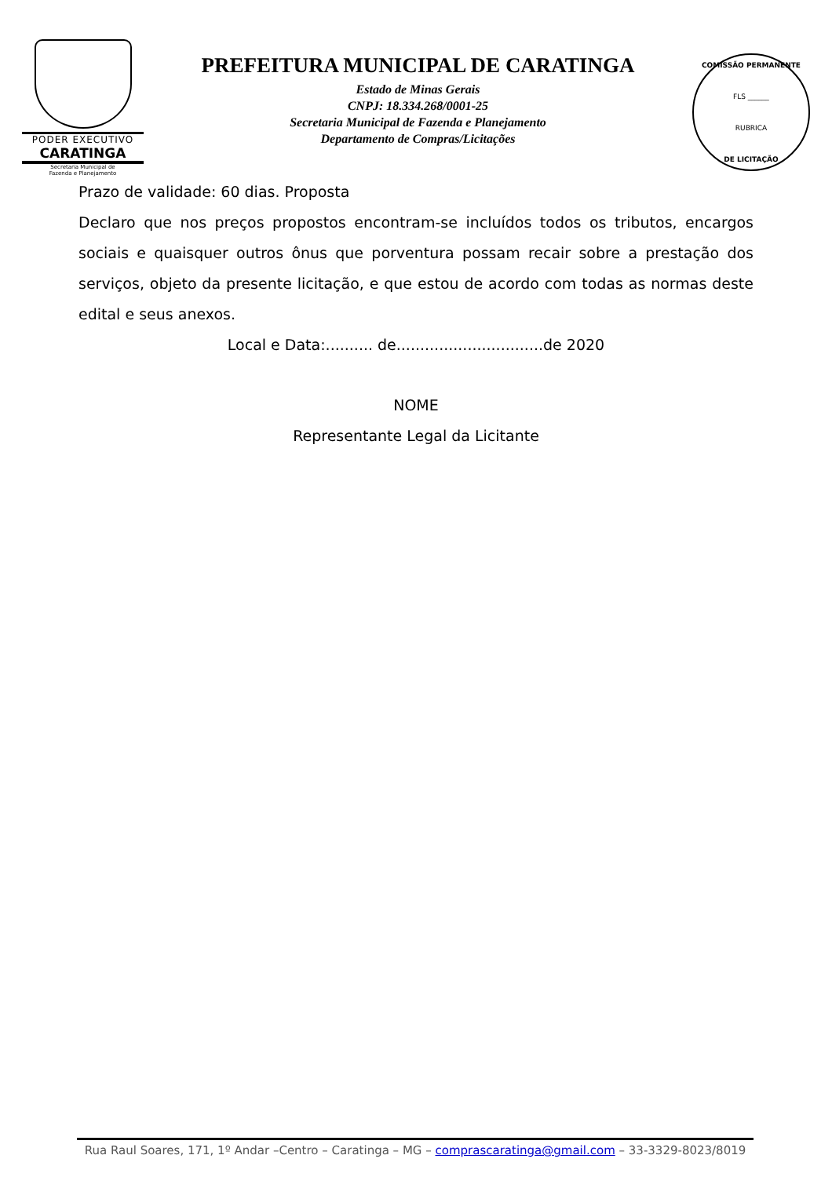PODER EXECUTIVO
CARATINGA
Secretaria Municipal de
Fazenda e Planejamento
PREFEITURA MUNICIPAL DE CARATINGA
Estado de Minas Gerais
CNPJ: 18.334.268/0001-25
Secretaria Municipal de Fazenda e Planejamento
Departamento de Compras/Licitações
COMISSÃO PERMANENTE
FLS ______
RUBRICA
DE LICITAÇÃO
Prazo de validade: 60 dias. Proposta
Declaro que nos preços propostos encontram-se incluídos todos os tributos, encargos sociais e quaisquer outros ônus que porventura possam recair sobre a prestação dos serviços, objeto da presente licitação, e que estou de acordo com todas as normas deste edital e seus anexos.
Local e Data:.......... de...............................de 2020
NOME
Representante Legal da Licitante
Rua Raul Soares, 171, 1º Andar –Centro – Caratinga – MG – comprascaratinga@gmail.com – 33-3329-8023/8019